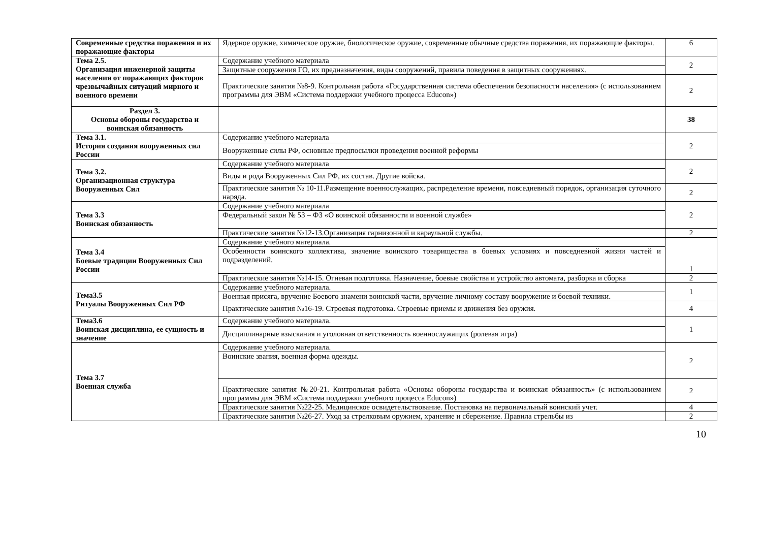| Современные средства поражения и их поражающие факторы | Ядерное оружие, химическое оружие, биологическое оружие, современные обычные средства поражения, их поражающие факторы. | 6 |
| Тема 2.5. Организация инженерной защиты населения от поражающих факторов чрезвычайных ситуаций мирного и военного времени | Содержание учебного материала | 2 |
| | Защитные сооружения ГО, их предназначения, виды сооружений, правила поведения в защитных сооружениях. | |
| | Практические занятия №8-9. Контрольная работа «Государственная система обеспечения безопасности населения» (с использованием программы для ЭВМ «Система поддержки учебного процесса Educon») | 2 |
| Раздел 3. Основы обороны государства и воинская обязанность | | 38 |
| Тема 3.1. История создания вооруженных сил России | Содержание учебного материала | 2 |
| | Вооруженные силы РФ, основные предпосылки проведения военной реформы | |
| Тема 3.2. Организационная структура Вооруженных Сил | Содержание учебного материала | 2 |
| | Виды и рода Вооруженных Сил РФ, их состав. Другие войска. | |
| | Практические занятия № 10-11.Размещение военнослужащих, распределение времени, повседневный порядок, организация суточного наряда. | 2 |
| Тема 3.3 Воинская обязанность | Содержание учебного материала | 2 |
| | Федеральный закон № 53 – ФЗ «О воинской обязанности и военной службе» | |
| | Практические занятия №12-13.Организация гарнизонной и караульной службы. | 2 |
| Тема 3.4 Боевые традиции Вооруженных Сил России | Содержание учебного материала. | 1 |
| | Особенности воинского коллектива, значение воинского товарищества в боевых условиях и повседневной жизни частей и подразделений. | |
| | Практические занятия №14-15. Огневая подготовка. Назначение, боевые свойства и устройство автомата, разборка и сборка | 2 |
| Тема3.5 Ритуалы Вооруженных Сил РФ | Содержание учебного материала. | 1 |
| | Военная присяга, вручение Боевого знамени воинской части, вручение личному составу вооружение и боевой техники. | |
| | Практические занятия №16-19. Строевая подготовка. Строевые приемы и движения без оружия. | 4 |
| Тема3.6 Воинская дисциплина, ее сущность и значение | Содержание учебного материала. | 1 |
| | Дисциплинарные взыскания и уголовная ответственность военнослужащих (ролевая игра) | |
| Тема 3.7 Военная служба | Содержание учебного материала. | 2 |
| | Воинские звания, военная форма одежды. | |
| | Практические занятия №20-21. Контрольная работа «Основы обороны государства и воинская обязанность» (с использованием программы для ЭВМ «Система поддержки учебного процесса Educon») | 2 |
| | Практические занятия №22-25. Медицинское освидетельствование. Постановка на первоначальный воинский учет. | 4 |
| | Практические занятия №26-27. Уход за стрелковым оружием, хранение и сбережение. Правила стрельбы из | 2 |
10